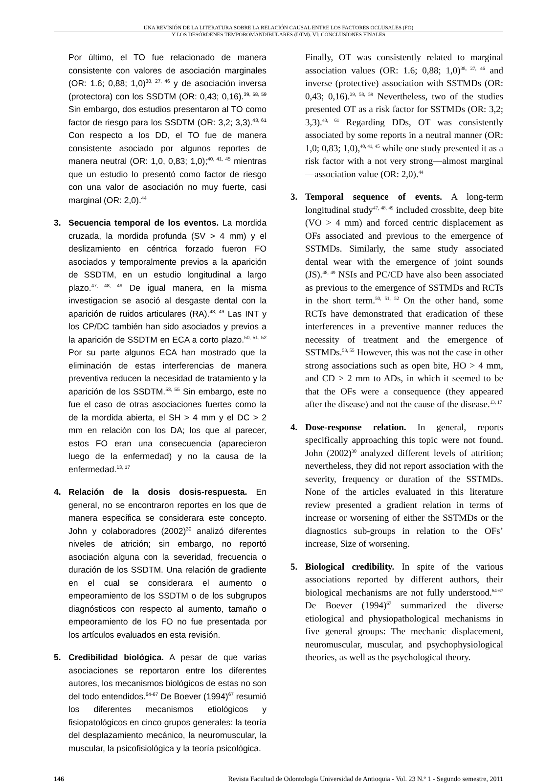UNA REVISIÓN DE LA LITERATURA SOBRE LA RELACIÓN CAUSAL ENTRE LOS FACTORES OCLUSALES (FO)
Y LOS DESÓRDENES TEMPOROMANDIBULARES (DTM). VI: CONCLUSIONES FINALES
Por último, el TO fue relacionado de manera consistente con valores de asociación marginales (OR: 1.6; 0,88; 1,0)<sup>38, 27, 46</sup> y de asociación inversa (protectora) con los SSDTM (OR: 0,43; 0,16).<sup>39, 58, 59</sup> Sin embargo, dos estudios presentaron al TO como factor de riesgo para los SSDTM (OR: 3,2; 3,3).<sup>43, 61</sup> Con respecto a los DD, el TO fue de manera consistente asociado por algunos reportes de manera neutral (OR: 1,0, 0,83; 1,0);<sup>40, 41, 45</sup> mientras que un estudio lo presentó como factor de riesgo con una valor de asociación no muy fuerte, casi marginal (OR: 2,0).<sup>44</sup>
3. Secuencia temporal de los eventos. La mordida cruzada, la mordida profunda (SV > 4 mm) y el deslizamiento en céntrica forzado fueron FO asociados y temporalmente previos a la aparición de SSDTM, en un estudio longitudinal a largo plazo.<sup>47, 48, 49</sup> De igual manera, en la misma investigacion se asoció al desgaste dental con la aparición de ruidos articulares (RA).<sup>48, 49</sup> Las INT y los CP/DC también han sido asociados y previos a la aparición de SSDTM en ECA a corto plazo.<sup>50, 51, 52</sup> Por su parte algunos ECA han mostrado que la eliminación de estas interferencias de manera preventiva reducen la necesidad de tratamiento y la aparición de los SSDTM.<sup>53, 55</sup> Sin embargo, este no fue el caso de otras asociaciones fuertes como la de la mordida abierta, el SH > 4 mm y el DC > 2 mm en relación con los DA; los que al parecer, estos FO eran una consecuencia (aparecieron luego de la enfermedad) y no la causa de la enfermedad.<sup>13, 17</sup>
4. Relación de la dosis dosis-respuesta. En general, no se encontraron reportes en los que de manera específica se considerara este concepto. John y colaboradores (2002)<sup>30</sup> analizó diferentes niveles de atrición; sin embargo, no reportó asociación alguna con la severidad, frecuencia o duración de los SSDTM. Una relación de gradiente en el cual se considerara el aumento o empeoramiento de los SSDTM o de los subgrupos diagnósticos con respecto al aumento, tamaño o empeoramiento de los FO no fue presentada por los artículos evaluados en esta revisión.
5. Credibilidad biológica. A pesar de que varias asociaciones se reportaron entre los diferentes autores, los mecanismos biológicos de estas no son del todo entendidos.<sup>64-67</sup> De Boever (1994)<sup>67</sup> resumió los diferentes mecanismos etiológicos y fisiopatológicos en cinco grupos generales: la teoría del desplazamiento mecánico, la neuromuscular, la muscular, la psicofisiológica y la teoría psicológica.
Finally, OT was consistently related to marginal association values (OR: 1.6; 0,88; 1,0)<sup>38, 27, 46</sup> and inverse (protective) association with SSTMDs (OR: 0,43; 0,16).<sup>39, 58, 59</sup> Nevertheless, two of the studies presented OT as a risk factor for SSTMDs (OR: 3,2; 3,3).<sup>43, 61</sup> Regarding DDs, OT was consistently associated by some reports in a neutral manner (OR: 1,0; 0,83; 1,0),<sup>40, 41, 45</sup> while one study presented it as a risk factor with a not very strong—almost marginal—association value (OR: 2,0).<sup>44</sup>
3. Temporal sequence of events. A long-term longitudinal study<sup>47, 48, 49</sup> included crossbite, deep bite (VO > 4 mm) and forced centric displacement as OFs associated and previous to the emergence of SSTMDs. Similarly, the same study associated dental wear with the emergence of joint sounds (JS).<sup>48, 49</sup> NSIs and PC/CD have also been associated as previous to the emergence of SSTMDs and RCTs in the short term.<sup>50, 51, 52</sup> On the other hand, some RCTs have demonstrated that eradication of these interferences in a preventive manner reduces the necessity of treatment and the emergence of SSTMDs.<sup>53, 55</sup> However, this was not the case in other strong associations such as open bite, HO > 4 mm, and CD > 2 mm to ADs, in which it seemed to be that the OFs were a consequence (they appeared after the disease) and not the cause of the disease.<sup>13, 17</sup>
4. Dose-response relation. In general, reports specifically approaching this topic were not found. John (2002)<sup>30</sup> analyzed different levels of attrition; nevertheless, they did not report association with the severity, frequency or duration of the SSTMDs. None of the articles evaluated in this literature review presented a gradient relation in terms of increase or worsening of either the SSTMDs or the diagnostics sub-groups in relation to the OFs’ increase, Size of worsening.
5. Biological credibility. In spite of the various associations reported by different authors, their biological mechanisms are not fully understood.<sup>64-67</sup> De Boever (1994)<sup>67</sup> summarized the diverse etiological and physiopathological mechanisms in five general groups: The mechanic displacement, neuromuscular, muscular, and psychophysiological theories, as well as the psychological theory.
146 Revista Facultad de Odontología Universidad de Antioquia - Vol. 23 N.º 1 - Segundo semestre, 2011